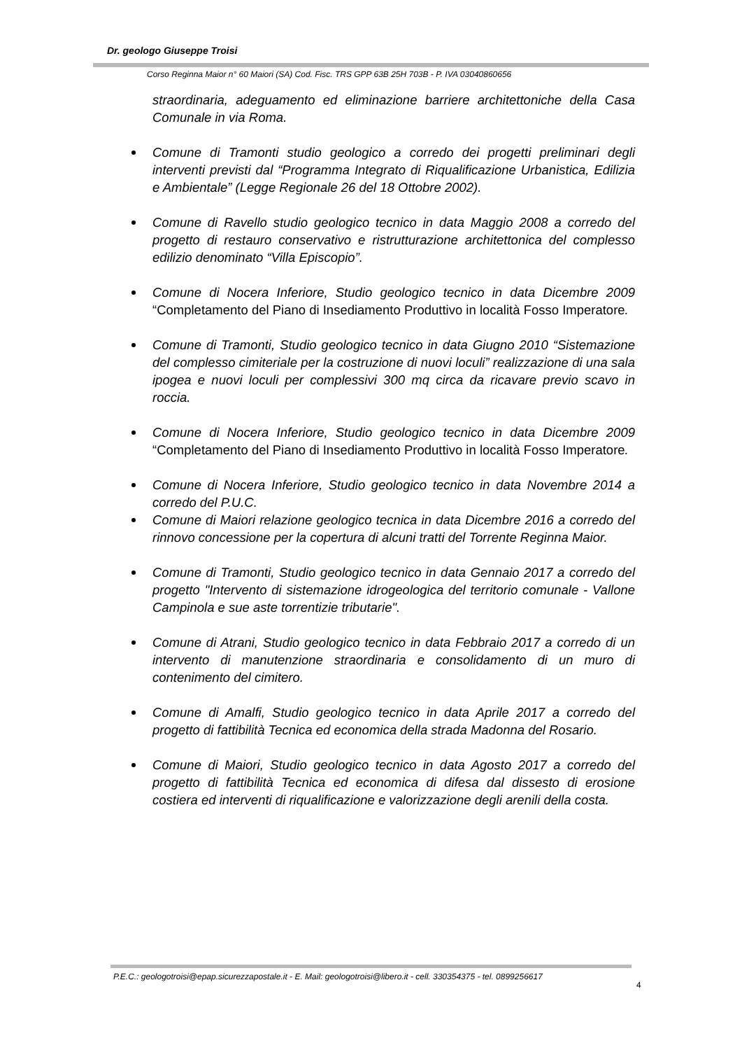Dr. geologo Giuseppe Troisi
Corso Reginna Maior n° 60 Maiori (SA) Cod. Fisc. TRS GPP 63B 25H 703B - P. IVA 03040860656
straordinaria, adeguamento ed eliminazione barriere architettoniche della Casa Comunale in via Roma.
Comune di Tramonti studio geologico a corredo dei progetti preliminari degli interventi previsti dal “Programma Integrato di Riqualificazione Urbanistica, Edilizia e Ambientale” (Legge Regionale 26 del 18 Ottobre 2002).
Comune di Ravello studio geologico tecnico in data Maggio 2008 a corredo del progetto di restauro conservativo e ristrutturazione architettonica del complesso edilizio denominato “Villa Episcopio”.
Comune di Nocera Inferiore, Studio geologico tecnico in data Dicembre 2009 “Completamento del Piano di Insediamento Produttivo in località Fosso Imperatore.
Comune di Tramonti, Studio geologico tecnico in data Giugno 2010 “Sistemazione del complesso cimiteriale per la costruzione di nuovi loculi” realizzazione di una sala ipogea e nuovi loculi per complessivi 300 mq circa da ricavare previo scavo in roccia.
Comune di Nocera Inferiore, Studio geologico tecnico in data Dicembre 2009 “Completamento del Piano di Insediamento Produttivo in località Fosso Imperatore.
Comune di Nocera Inferiore, Studio geologico tecnico in data Novembre 2014 a corredo del P.U.C.
Comune di Maiori relazione geologico tecnica in data Dicembre 2016 a corredo del rinnovo concessione per la copertura di alcuni tratti del Torrente Reginna Maior.
Comune di Tramonti, Studio geologico tecnico in data Gennaio 2017 a corredo del progetto "Intervento di sistemazione idrogeologica del territorio comunale - Vallone Campinola e sue aste torrentizie tributarie".
Comune di Atrani, Studio geologico tecnico in data Febbraio 2017 a corredo di un intervento di manutenzione straordinaria e consolidamento di un muro di contenimento del cimitero.
Comune di Amalfi, Studio geologico tecnico in data Aprile 2017 a corredo del progetto di fattibilità Tecnica ed economica della strada Madonna del Rosario.
Comune di Maiori, Studio geologico tecnico in data Agosto 2017 a corredo del progetto di fattibilità Tecnica ed economica di difesa dal dissesto di erosione costiera ed interventi di riqualificazione e valorizzazione degli arenili della costa.
P.E.C.: geologotroisi@epap.sicurezzapostale.it - E. Mail: geologotroisi@libero.it - cell. 330354375 - tel. 0899256617
4